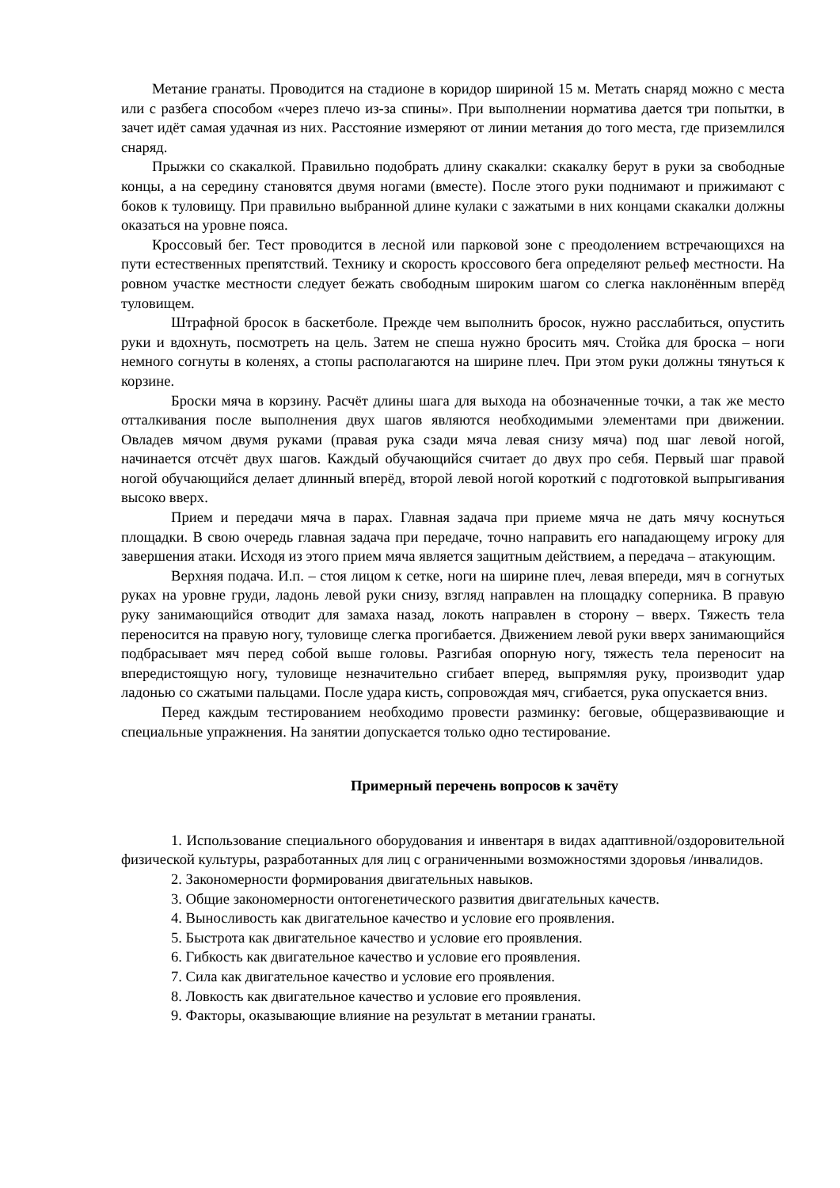Метание гранаты. Проводится на стадионе в коридор шириной 15 м. Метать снаряд можно с места или с разбега способом «через плечо из-за спины». При выполнении норматива дается три попытки, в зачет идёт самая удачная из них. Расстояние измеряют от линии метания до того места, где приземлился снаряд.
Прыжки со скакалкой. Правильно подобрать длину скакалки: скакалку берут в руки за свободные концы, а на середину становятся двумя ногами (вместе). После этого руки поднимают и прижимают с боков к туловищу. При правильно выбранной длине кулаки с зажатыми в них концами скакалки должны оказаться на уровне пояса.
Кроссовый бег. Тест проводится в лесной или парковой зоне с преодолением встречающихся на пути естественных препятствий. Технику и скорость кроссового бега определяют рельеф местности. На ровном участке местности следует бежать свободным широким шагом со слегка наклонённым вперёд туловищем.
Штрафной бросок в баскетболе. Прежде чем выполнить бросок, нужно расслабиться, опустить руки и вдохнуть, посмотреть на цель. Затем не спеша нужно бросить мяч. Стойка для броска – ноги немного согнуты в коленях, а стопы располагаются на ширине плеч. При этом руки должны тянуться к корзине.
Броски мяча в корзину. Расчёт длины шага для выхода на обозначенные точки, а так же место отталкивания после выполнения двух шагов являются необходимыми элементами при движении. Овладев мячом двумя руками (правая рука сзади мяча левая снизу мяча) под шаг левой ногой, начинается отсчёт двух шагов. Каждый обучающийся считает до двух про себя. Первый шаг правой ногой обучающийся делает длинный вперёд, второй левой ногой короткий с подготовкой выпрыгивания высоко вверх.
Прием и передачи мяча в парах. Главная задача при приеме мяча не дать мячу коснуться площадки. В свою очередь главная задача при передаче, точно направить его нападающему игроку для завершения атаки. Исходя из этого прием мяча является защитным действием, а передача – атакующим.
Верхняя подача. И.п. – стоя лицом к сетке, ноги на ширине плеч, левая впереди, мяч в согнутых руках на уровне груди, ладонь левой руки снизу, взгляд направлен на площадку соперника. В правую руку занимающийся отводит для замаха назад, локоть направлен в сторону – вверх. Тяжесть тела переносится на правую ногу, туловище слегка прогибается. Движением левой руки вверх занимающийся подбрасывает мяч перед собой выше головы. Разгибая опорную ногу, тяжесть тела переносит на впередистоящую ногу, туловище незначительно сгибает вперед, выпрямляя руку, производит удар ладонью со сжатыми пальцами. После удара кисть, сопровождая мяч, сгибается, рука опускается вниз.
Перед каждым тестированием необходимо провести разминку: беговые, общеразвивающие и специальные упражнения. На занятии допускается только одно тестирование.
Примерный перечень вопросов к зачёту
1. Использование специального оборудования и инвентаря в видах адаптивной/оздоровительной физической культуры, разработанных для лиц с ограниченными возможностями здоровья /инвалидов.
2. Закономерности формирования двигательных навыков.
3. Общие закономерности онтогенетического развития двигательных качеств.
4. Выносливость как двигательное качество и условие его проявления.
5. Быстрота как двигательное качество и условие его проявления.
6. Гибкость как двигательное качество и условие его проявления.
7. Сила как двигательное качество и условие его проявления.
8. Ловкость как двигательное качество и условие его проявления.
9. Факторы, оказывающие влияние на результат в метании гранаты.